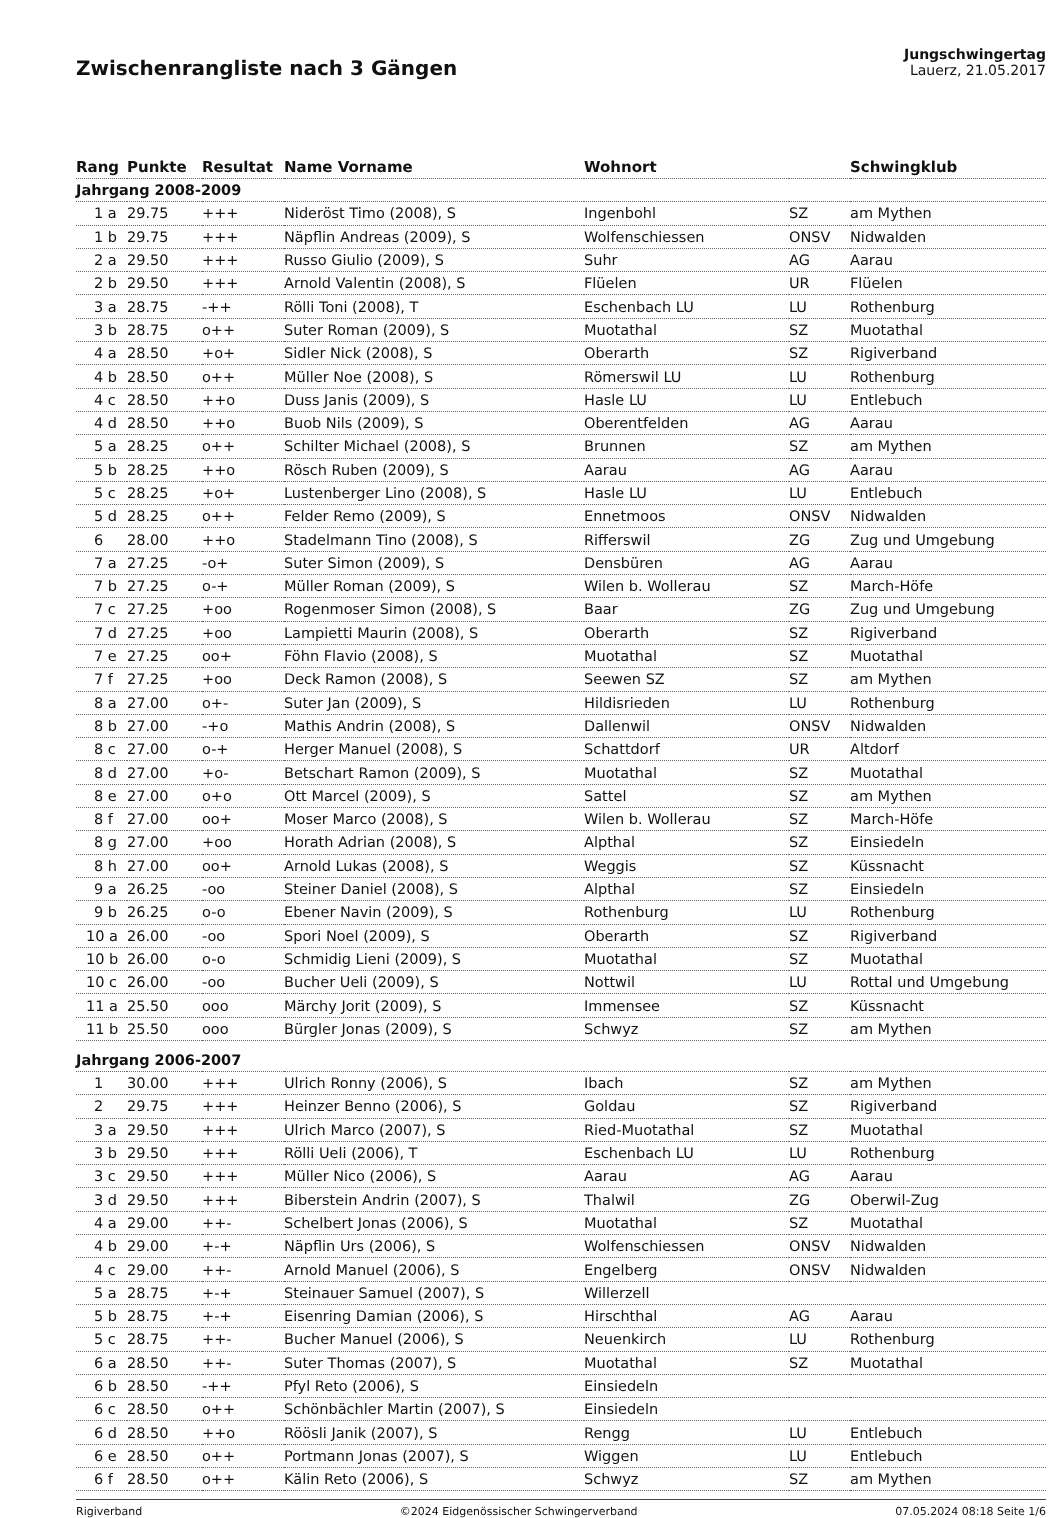Zwischenrangliste nach 3 Gängen
Jungschwingertag
Lauerz, 21.05.2017
| Rang | Punkte | Resultat | Name Vorname | Wohnort | | Schwingklub |
| --- | --- | --- | --- | --- | --- | --- |
| Jahrgang 2008-2009 | | | | | | |
| 1 a | 29.75 | +++ | Nideröst Timo (2008), S | Ingenbohl | SZ | am Mythen |
| 1 b | 29.75 | +++ | Näpflin Andreas (2009), S | Wolfenschiessen | ONSV | Nidwalden |
| 2 a | 29.50 | +++ | Russo Giulio (2009), S | Suhr | AG | Aarau |
| 2 b | 29.50 | +++ | Arnold Valentin (2008), S | Flüelen | UR | Flüelen |
| 3 a | 28.75 | -++ | Rölli Toni (2008), T | Eschenbach LU | LU | Rothenburg |
| 3 b | 28.75 | o++ | Suter Roman (2009), S | Muotathal | SZ | Muotathal |
| 4 a | 28.50 | +o+ | Sidler Nick (2008), S | Oberarth | SZ | Rigiverband |
| 4 b | 28.50 | o++ | Müller Noe (2008), S | Römerswil LU | LU | Rothenburg |
| 4 c | 28.50 | ++o | Duss Janis (2009), S | Hasle LU | LU | Entlebuch |
| 4 d | 28.50 | ++o | Buob Nils (2009), S | Oberentfelden | AG | Aarau |
| 5 a | 28.25 | o++ | Schilter Michael (2008), S | Brunnen | SZ | am Mythen |
| 5 b | 28.25 | ++o | Rösch Ruben (2009), S | Aarau | AG | Aarau |
| 5 c | 28.25 | +o+ | Lustenberger Lino (2008), S | Hasle LU | LU | Entlebuch |
| 5 d | 28.25 | o++ | Felder Remo (2009), S | Ennetmoos | ONSV | Nidwalden |
| 6 | 28.00 | ++o | Stadelmann Tino (2008), S | Rifferswil | ZG | Zug und Umgebung |
| 7 a | 27.25 | -o+ | Suter Simon (2009), S | Densbüren | AG | Aarau |
| 7 b | 27.25 | o-+ | Müller Roman (2009), S | Wilen b. Wollerau | SZ | March-Höfe |
| 7 c | 27.25 | +oo | Rogenmoser Simon (2008), S | Baar | ZG | Zug und Umgebung |
| 7 d | 27.25 | +oo | Lampietti Maurin (2008), S | Oberarth | SZ | Rigiverband |
| 7 e | 27.25 | oo+ | Föhn Flavio (2008), S | Muotathal | SZ | Muotathal |
| 7 f | 27.25 | +oo | Deck Ramon (2008), S | Seewen SZ | SZ | am Mythen |
| 8 a | 27.00 | o+- | Suter Jan (2009), S | Hildisrieden | LU | Rothenburg |
| 8 b | 27.00 | -+o | Mathis Andrin (2008), S | Dallenwil | ONSV | Nidwalden |
| 8 c | 27.00 | o-+ | Herger Manuel (2008), S | Schattdorf | UR | Altdorf |
| 8 d | 27.00 | +o- | Betschart Ramon (2009), S | Muotathal | SZ | Muotathal |
| 8 e | 27.00 | o+o | Ott Marcel (2009), S | Sattel | SZ | am Mythen |
| 8 f | 27.00 | oo+ | Moser Marco (2008), S | Wilen b. Wollerau | SZ | March-Höfe |
| 8 g | 27.00 | +oo | Horath Adrian (2008), S | Alpthal | SZ | Einsiedeln |
| 8 h | 27.00 | oo+ | Arnold Lukas (2008), S | Weggis | SZ | Küssnacht |
| 9 a | 26.25 | -oo | Steiner Daniel (2008), S | Alpthal | SZ | Einsiedeln |
| 9 b | 26.25 | o-o | Ebener Navin (2009), S | Rothenburg | LU | Rothenburg |
| 10 a | 26.00 | -oo | Spori Noel (2009), S | Oberarth | SZ | Rigiverband |
| 10 b | 26.00 | o-o | Schmidig Lieni (2009), S | Muotathal | SZ | Muotathal |
| 10 c | 26.00 | -oo | Bucher Ueli (2009), S | Nottwil | LU | Rottal und Umgebung |
| 11 a | 25.50 | ooo | Märchy Jorit (2009), S | Immensee | SZ | Küssnacht |
| 11 b | 25.50 | ooo | Bürgler Jonas (2009), S | Schwyz | SZ | am Mythen |
| Jahrgang 2006-2007 | | | | | | |
| 1 | 30.00 | +++ | Ulrich Ronny (2006), S | Ibach | SZ | am Mythen |
| 2 | 29.75 | +++ | Heinzer Benno (2006), S | Goldau | SZ | Rigiverband |
| 3 a | 29.50 | +++ | Ulrich Marco (2007), S | Ried-Muotathal | SZ | Muotathal |
| 3 b | 29.50 | +++ | Rölli Ueli (2006), T | Eschenbach LU | LU | Rothenburg |
| 3 c | 29.50 | +++ | Müller Nico (2006), S | Aarau | AG | Aarau |
| 3 d | 29.50 | +++ | Biberstein Andrin (2007), S | Thalwil | ZG | Oberwil-Zug |
| 4 a | 29.00 | ++- | Schelbert Jonas (2006), S | Muotathal | SZ | Muotathal |
| 4 b | 29.00 | +-+ | Näpflin Urs (2006), S | Wolfenschiessen | ONSV | Nidwalden |
| 4 c | 29.00 | ++- | Arnold Manuel (2006), S | Engelberg | ONSV | Nidwalden |
| 5 a | 28.75 | +-+ | Steinauer Samuel (2007), S | Willerzell | | |
| 5 b | 28.75 | +-+ | Eisenring Damian (2006), S | Hirschthal | AG | Aarau |
| 5 c | 28.75 | ++- | Bucher Manuel (2006), S | Neuenkirch | LU | Rothenburg |
| 6 a | 28.50 | ++- | Suter Thomas (2007), S | Muotathal | SZ | Muotathal |
| 6 b | 28.50 | -++ | Pfyl Reto (2006), S | Einsiedeln | | |
| 6 c | 28.50 | o++ | Schönbächler Martin (2007), S | Einsiedeln | | |
| 6 d | 28.50 | ++o | Röösli Janik (2007), S | Rengg | LU | Entlebuch |
| 6 e | 28.50 | o++ | Portmann Jonas (2007), S | Wiggen | LU | Entlebuch |
| 6 f | 28.50 | o++ | Kälin Reto (2006), S | Schwyz | SZ | am Mythen |
Rigiverband ©2024 Eidgenössischer Schwingerverband 07.05.2024 08:18 Seite 1/6